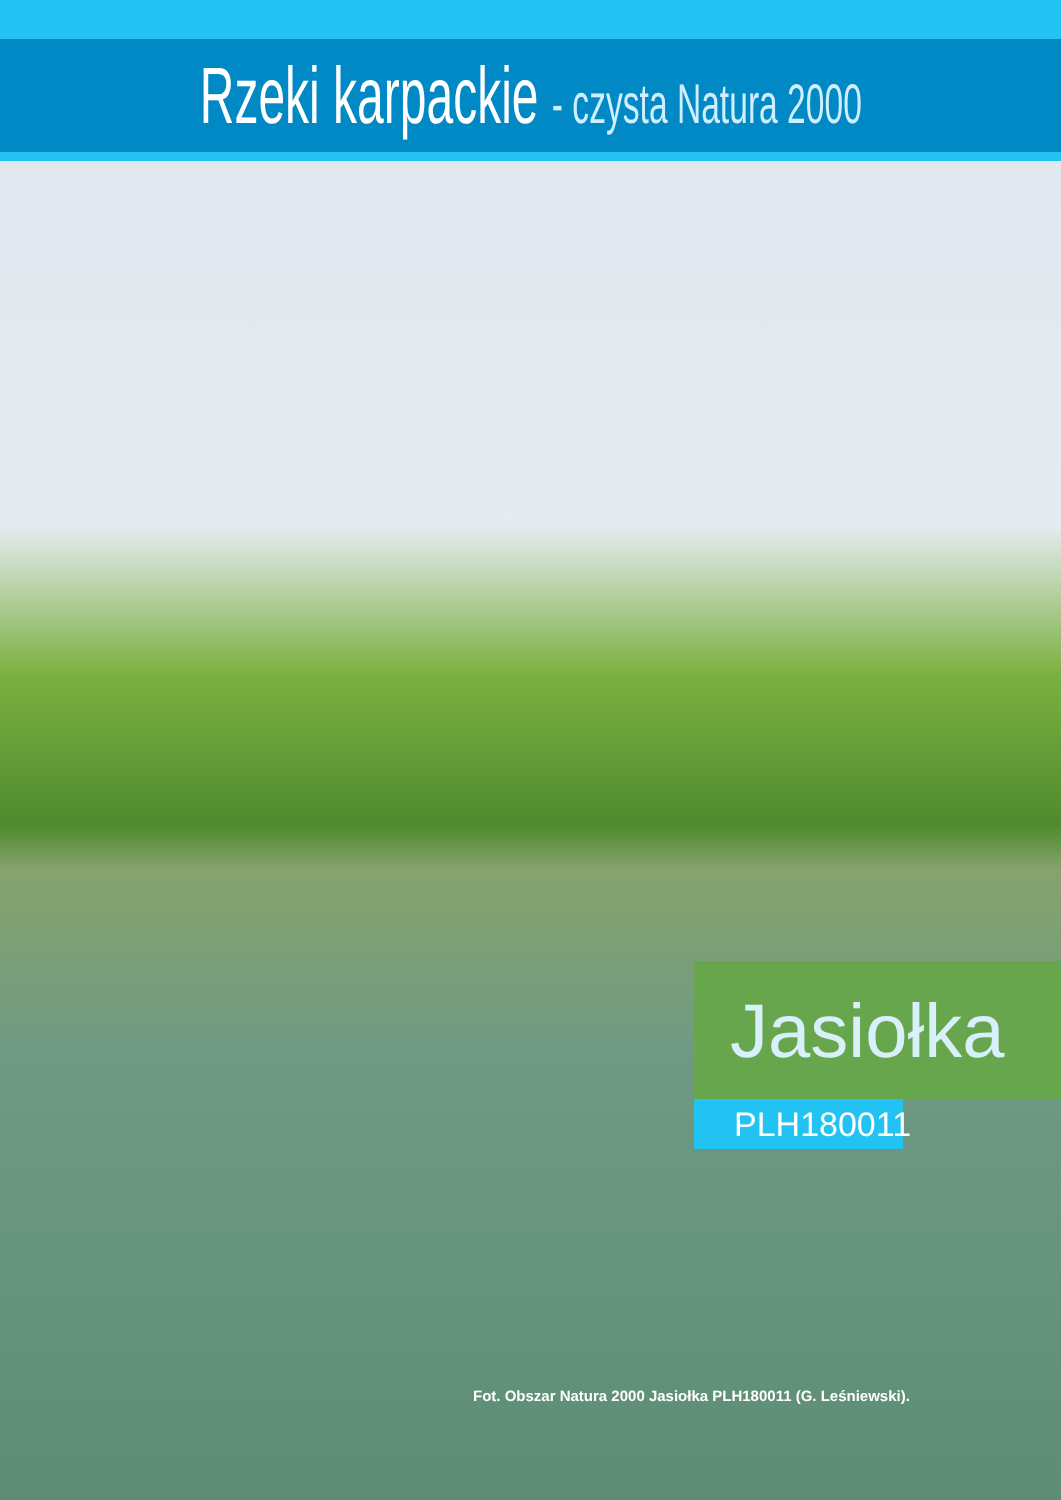Rzeki karpackie - czysta Natura 2000
Jasiołka
PLH180011
Fot. Obszar Natura 2000 Jasiołka PLH180011 (G. Leśniewski).